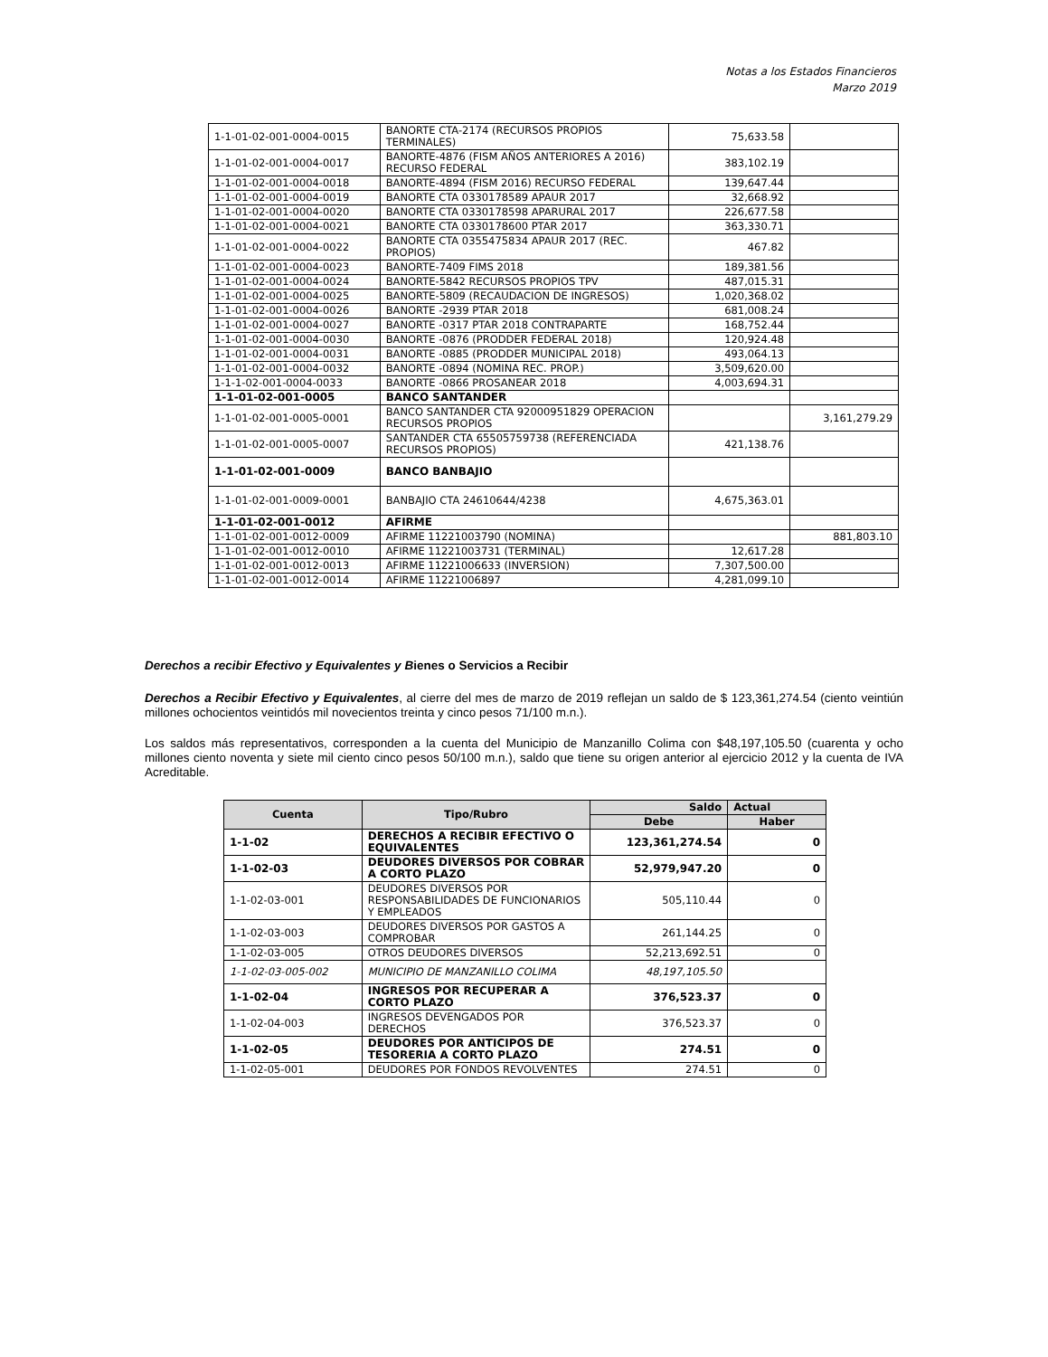Notas a los Estados Financieros
Marzo 2019
| 1-1-01-02-001-0004-0015 | BANORTE CTA-2174 (RECURSOS PROPIOS TERMINALES) | 75,633.58 | |
| 1-1-01-02-001-0004-0017 | BANORTE-4876 (FISM AÑOS ANTERIORES A 2016) RECURSO FEDERAL | 383,102.19 | |
| 1-1-01-02-001-0004-0018 | BANORTE-4894 (FISM 2016) RECURSO FEDERAL | 139,647.44 | |
| 1-1-01-02-001-0004-0019 | BANORTE CTA 0330178589 APAUR 2017 | 32,668.92 | |
| 1-1-01-02-001-0004-0020 | BANORTE CTA 0330178598 APARURAL 2017 | 226,677.58 | |
| 1-1-01-02-001-0004-0021 | BANORTE CTA 0330178600 PTAR 2017 | 363,330.71 | |
| 1-1-01-02-001-0004-0022 | BANORTE CTA 0355475834 APAUR 2017 (REC. PROPIOS) | 467.82 | |
| 1-1-01-02-001-0004-0023 | BANORTE-7409 FIMS 2018 | 189,381.56 | |
| 1-1-01-02-001-0004-0024 | BANORTE-5842 RECURSOS PROPIOS TPV | 487,015.31 | |
| 1-1-01-02-001-0004-0025 | BANORTE-5809 (RECAUDACION DE INGRESOS) | 1,020,368.02 | |
| 1-1-01-02-001-0004-0026 | BANORTE -2939 PTAR 2018 | 681,008.24 | |
| 1-1-01-02-001-0004-0027 | BANORTE -0317 PTAR 2018 CONTRAPARTE | 168,752.44 | |
| 1-1-01-02-001-0004-0030 | BANORTE -0876 (PRODDER FEDERAL 2018) | 120,924.48 | |
| 1-1-01-02-001-0004-0031 | BANORTE -0885 (PRODDER MUNICIPAL 2018) | 493,064.13 | |
| 1-1-01-02-001-0004-0032 | BANORTE -0894 (NOMINA REC. PROP.) | 3,509,620.00 | |
| 1-1-1-02-001-0004-0033 | BANORTE -0866 PROSANEAR 2018 | 4,003,694.31 | |
| 1-1-01-02-001-0005 | BANCO SANTANDER | | |
| 1-1-01-02-001-0005-0001 | BANCO SANTANDER CTA 92000951829 OPERACION RECURSOS PROPIOS | | 3,161,279.29 |
| 1-1-01-02-001-0005-0007 | SANTANDER CTA 65505759738 (REFERENCIADA RECURSOS PROPIOS) | 421,138.76 | |
| 1-1-01-02-001-0009 | BANCO BANBAJIO | | |
| 1-1-01-02-001-0009-0001 | BANBAJIO CTA 24610644/4238 | 4,675,363.01 | |
| 1-1-01-02-001-0012 | AFIRME | | |
| 1-1-01-02-001-0012-0009 | AFIRME 11221003790 (NOMINA) | | 881,803.10 |
| 1-1-01-02-001-0012-0010 | AFIRME 11221003731 (TERMINAL) | 12,617.28 | |
| 1-1-01-02-001-0012-0013 | AFIRME 11221006633 (INVERSION) | 7,307,500.00 | |
| 1-1-01-02-001-0012-0014 | AFIRME 11221006897 | 4,281,099.10 | |
Derechos a recibir Efectivo y Equivalentes y Bienes o Servicios a Recibir
Derechos a Recibir Efectivo y Equivalentes, al cierre del mes de marzo de 2019 reflejan un saldo de $ 123,361,274.54 (ciento veintiún millones ochocientos veintidós mil novecientos treinta y cinco pesos 71/100 m.n.).
Los saldos más representativos, corresponden a la cuenta del Municipio de Manzanillo Colima con $48,197,105.50 (cuarenta y ocho millones ciento noventa y siete mil ciento cinco pesos 50/100 m.n.), saldo que tiene su origen anterior al ejercicio 2012 y la cuenta de IVA Acreditable.
| Cuenta | Tipo/Rubro | Saldo | Actual |
| --- | --- | --- | --- |
| | | Debe | Haber |
| 1-1-02 | DERECHOS A RECIBIR EFECTIVO O EQUIVALENTES | 123,361,274.54 | 0 |
| 1-1-02-03 | DEUDORES DIVERSOS POR COBRAR A CORTO PLAZO | 52,979,947.20 | 0 |
| 1-1-02-03-001 | DEUDORES DIVERSOS POR RESPONSABILIDADES DE FUNCIONARIOS Y EMPLEADOS | 505,110.44 | 0 |
| 1-1-02-03-003 | DEUDORES DIVERSOS POR GASTOS A COMPROBAR | 261,144.25 | 0 |
| 1-1-02-03-005 | OTROS DEUDORES DIVERSOS | 52,213,692.51 | 0 |
| 1-1-02-03-005-002 | MUNICIPIO DE MANZANILLO COLIMA | 48,197,105.50 | |
| 1-1-02-04 | INGRESOS POR RECUPERAR A CORTO PLAZO | 376,523.37 | 0 |
| 1-1-02-04-003 | INGRESOS DEVENGADOS POR DERECHOS | 376,523.37 | 0 |
| 1-1-02-05 | DEUDORES POR ANTICIPOS DE TESORERIA A CORTO PLAZO | 274.51 | 0 |
| 1-1-02-05-001 | DEUDORES POR FONDOS REVOLVENTES | 274.51 | 0 |